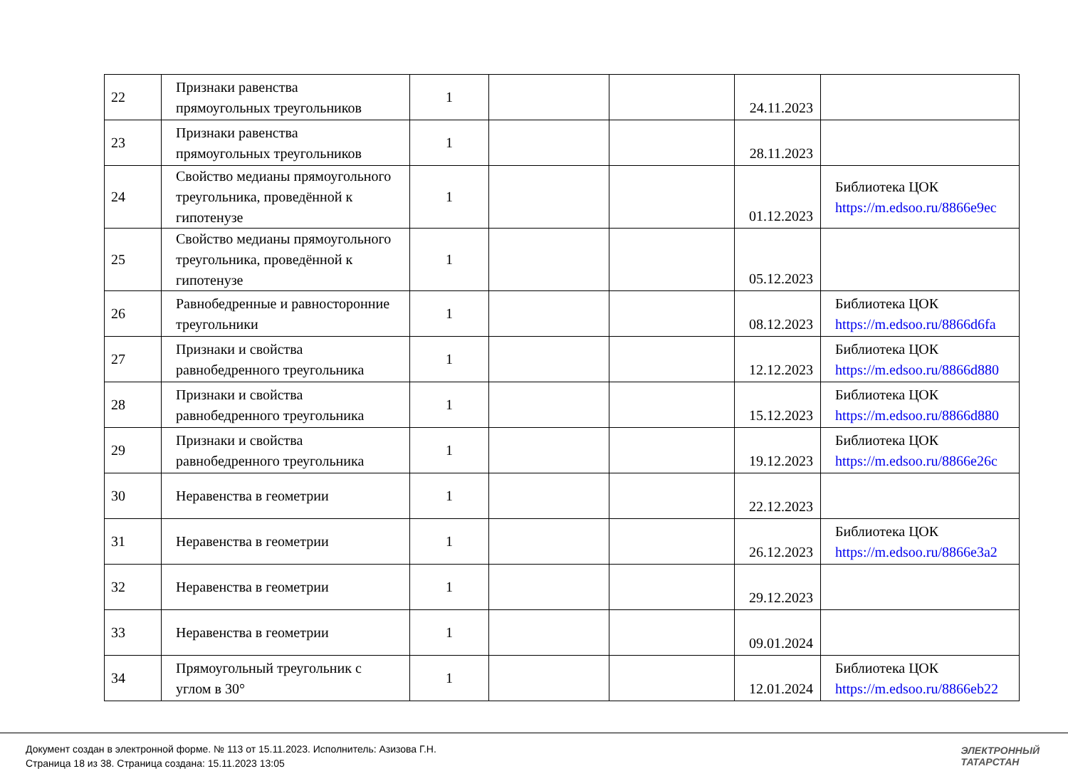| 22 | Признаки равенства прямоугольных треугольников | 1 | | | 24.11.2023 | |
| 23 | Признаки равенства прямоугольных треугольников | 1 | | | 28.11.2023 | |
| 24 | Свойство медианы прямоугольного треугольника, проведённой к гипотенузе | 1 | | | 01.12.2023 | Библиотека ЦОК https://m.edsoo.ru/8866e9ec |
| 25 | Свойство медианы прямоугольного треугольника, проведённой к гипотенузе | 1 | | | 05.12.2023 | |
| 26 | Равнобедренные и равносторонние треугольники | 1 | | | 08.12.2023 | Библиотека ЦОК https://m.edsoo.ru/8866d6fa |
| 27 | Признаки и свойства равнобедренного треугольника | 1 | | | 12.12.2023 | Библиотека ЦОК https://m.edsoo.ru/8866d880 |
| 28 | Признаки и свойства равнобедренного треугольника | 1 | | | 15.12.2023 | Библиотека ЦОК https://m.edsoo.ru/8866d880 |
| 29 | Признаки и свойства равнобедренного треугольника | 1 | | | 19.12.2023 | Библиотека ЦОК https://m.edsoo.ru/8866e26c |
| 30 | Неравенства в геометрии | 1 | | | 22.12.2023 | |
| 31 | Неравенства в геометрии | 1 | | | 26.12.2023 | Библиотека ЦОК https://m.edsoo.ru/8866e3a2 |
| 32 | Неравенства в геометрии | 1 | | | 29.12.2023 | |
| 33 | Неравенства в геометрии | 1 | | | 09.01.2024 | |
| 34 | Прямоугольный треугольник с углом в 30° | 1 | | | 12.01.2024 | Библиотека ЦОК https://m.edsoo.ru/8866eb22 |
Документ создан в электронной форме. № 113 от 15.11.2023. Исполнитель: Азизова Г.Н.
Страница 18 из 38. Страница создана: 15.11.2023 13:05
ЭЛЕКТРОННЫЙ
ТАТАРСТАН